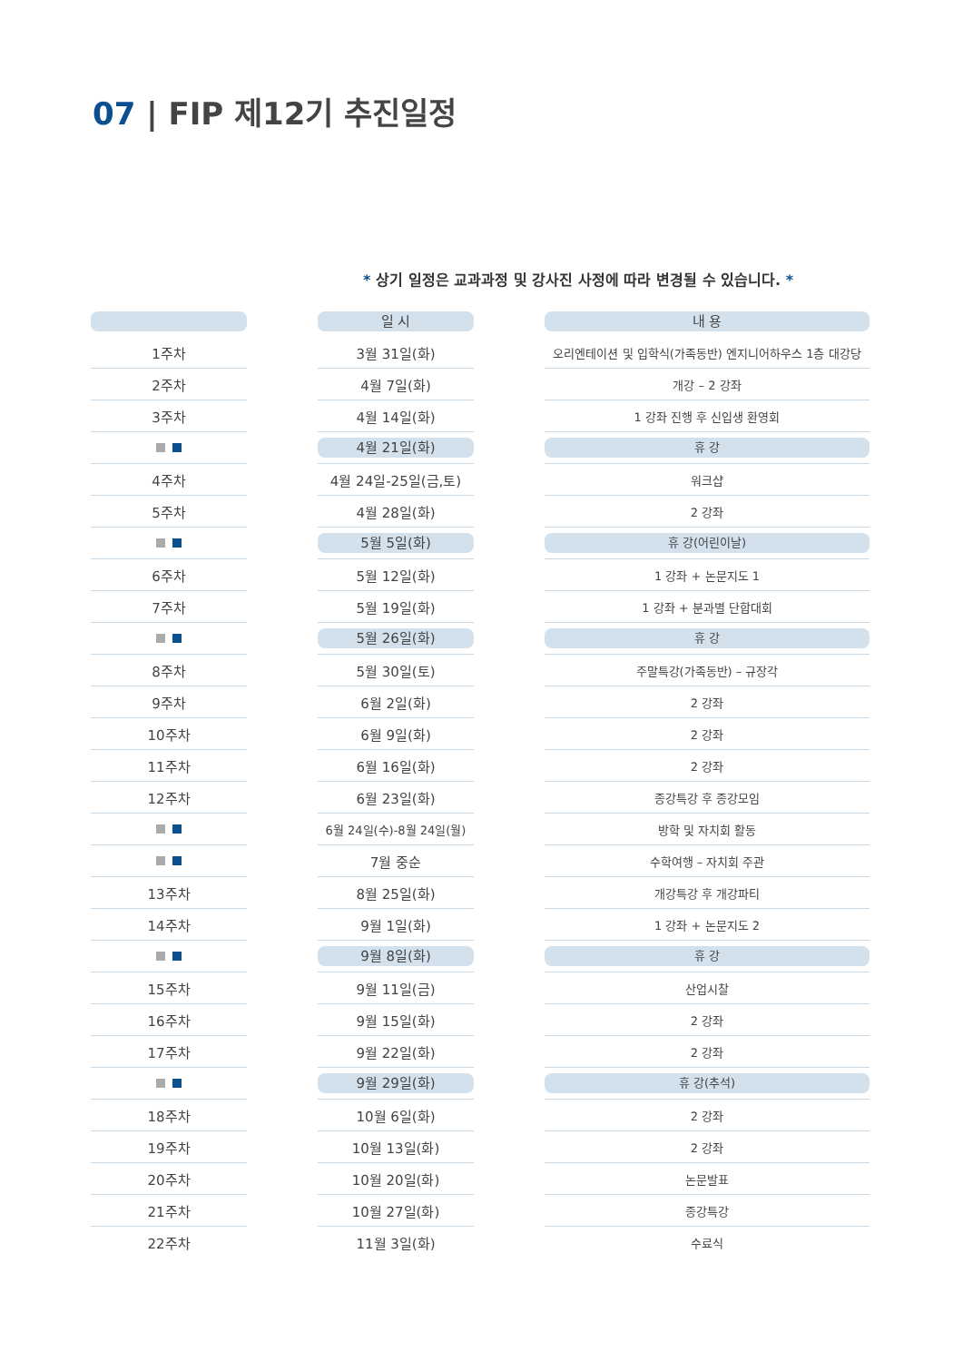07 | FIP 제12기 추진일정
* 상기 일정은 교과과정 및 강사진 사정에 따라 변경될 수 있습니다. *
| | | 일 시 | | 내 용 |
| --- | --- | --- | --- | --- |
| 1주차 | | 3월 31일(화) | | 오리엔테이션 및 입학식(가족동반) 엔지니어하우스 1층 대강당 |
| 2주차 | | 4월 7일(화) | | 개강 – 2 강좌 |
| 3주차 | | 4월 14일(화) | | 1 강좌 진행 후 신입생 환영회 |
| | | 4월 21일(화) | | 휴 강 |
| 4주차 | | 4월 24일-25일(금,토) | | 워크샵 |
| 5주차 | | 4월 28일(화) | | 2 강좌 |
| | | 5월 5일(화) | | 휴 강(어린이날) |
| 6주차 | | 5월 12일(화) | | 1 강좌 + 논문지도 1 |
| 7주차 | | 5월 19일(화) | | 1 강좌 + 분과별 단합대회 |
| | | 5월 26일(화) | | 휴 강 |
| 8주차 | | 5월 30일(토) | | 주말특강(가족동반) – 규장각 |
| 9주차 | | 6월 2일(화) | | 2 강좌 |
| 10주차 | | 6월 9일(화) | | 2 강좌 |
| 11주차 | | 6월 16일(화) | | 2 강좌 |
| 12주차 | | 6월 23일(화) | | 종강특강 후 종강모임 |
| | | 6월 24일(수)-8월 24일(월) | | 방학 및 자치회 활동 |
| | | 7월 중순 | | 수학여행 – 자치회 주관 |
| 13주차 | | 8월 25일(화) | | 개강특강 후 개강파티 |
| 14주차 | | 9월 1일(화) | | 1 강좌 + 논문지도 2 |
| | | 9월 8일(화) | | 휴 강 |
| 15주차 | | 9월 11일(금) | | 산업시찰 |
| 16주차 | | 9월 15일(화) | | 2 강좌 |
| 17주차 | | 9월 22일(화) | | 2 강좌 |
| | | 9월 29일(화) | | 휴 강(추석) |
| 18주차 | | 10월 6일(화) | | 2 강좌 |
| 19주차 | | 10월 13일(화) | | 2 강좌 |
| 20주차 | | 10월 20일(화) | | 논문발표 |
| 21주차 | | 10월 27일(화) | | 종강특강 |
| 22주차 | | 11월 3일(화) | | 수료식 |